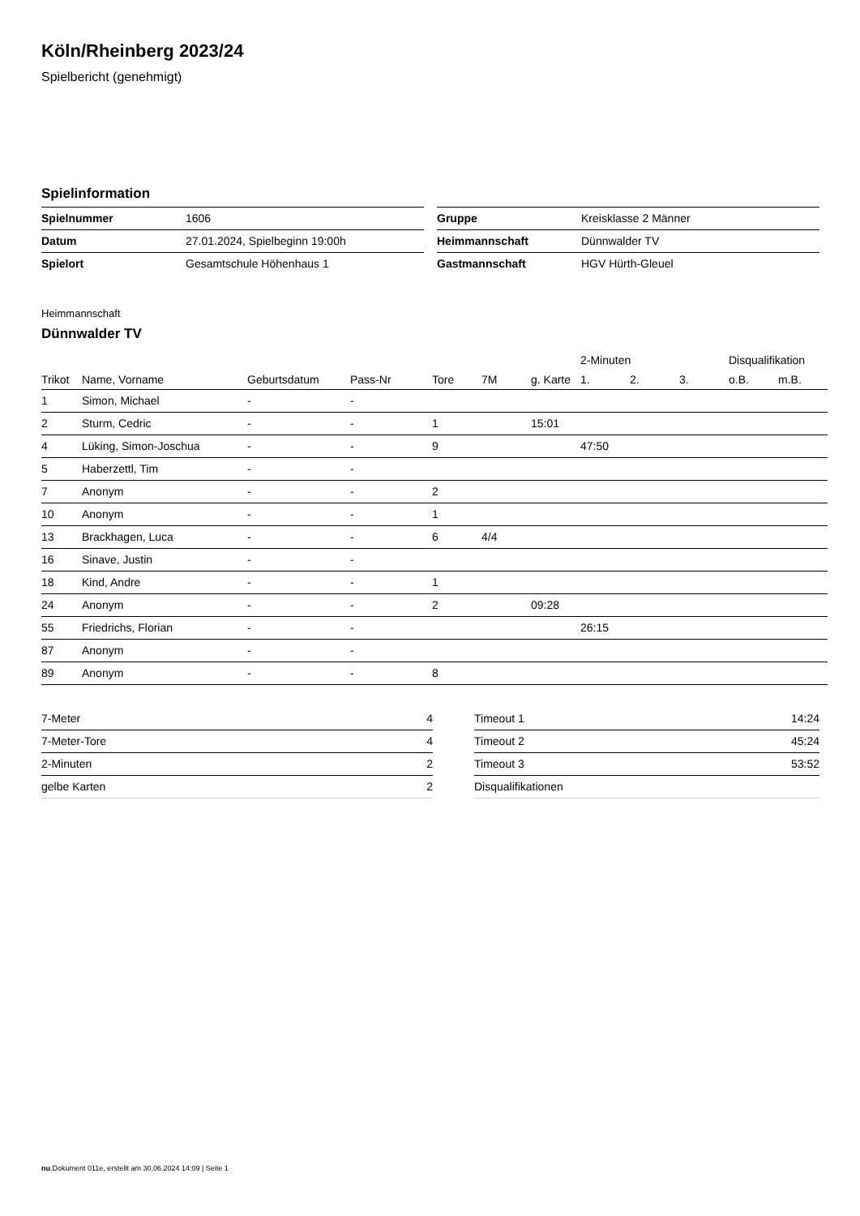Köln/Rheinberg 2023/24
Spielbericht (genehmigt)
Spielinformation
| Spielnummer | 1606 |
| Datum | 27.01.2024, Spielbeginn 19:00h |
| Spielort | Gesamtschule Höhenhaus 1 |
| Gruppe | Kreisklasse 2 Männer |
| Heimmannschaft | Dünnwalder TV |
| Gastmannschaft | HGV Hürth-Gleuel |
Heimmannschaft
Dünnwalder TV
| | | | | | | | 2-Minuten | | | Disqualifikation | |
| --- | --- | --- | --- | --- | --- | --- | --- | --- | --- | --- | --- |
| Trikot | Name, Vorname | Geburtsdatum | Pass-Nr | Tore | 7M | g. Karte | 1. | 2. | 3. | o.B. | m.B. |
| 1 | Simon, Michael | - | - | | | | | | | | |
| 2 | Sturm, Cedric | - | - | 1 | | 15:01 | | | | | |
| 4 | Lüking, Simon-Joschua | - | - | 9 | | | 47:50 | | | | |
| 5 | Haberzettl, Tim | - | - | | | | | | | | |
| 7 | Anonym | - | - | 2 | | | | | | | |
| 10 | Anonym | - | - | 1 | | | | | | | |
| 13 | Brackhagen, Luca | - | - | 6 | 4/4 | | | | | | |
| 16 | Sinave, Justin | - | - | | | | | | | | |
| 18 | Kind, Andre | - | - | 1 | | | | | | | |
| 24 | Anonym | - | - | 2 | | 09:28 | | | | | |
| 55 | Friedrichs, Florian | - | - | | | | 26:15 | | | | |
| 87 | Anonym | - | - | | | | | | | | |
| 89 | Anonym | - | - | 8 | | | | | | | |
| 7-Meter | 4 |
| 7-Meter-Tore | 4 |
| 2-Minuten | 2 |
| gelbe Karten | 2 |
| Timeout 1 | 14:24 |
| Timeout 2 | 45:24 |
| Timeout 3 | 53:52 |
| Disqualifikationen | |
nu.Dokument 011e, erstellt am 30.06.2024 14:09 | Seite 1